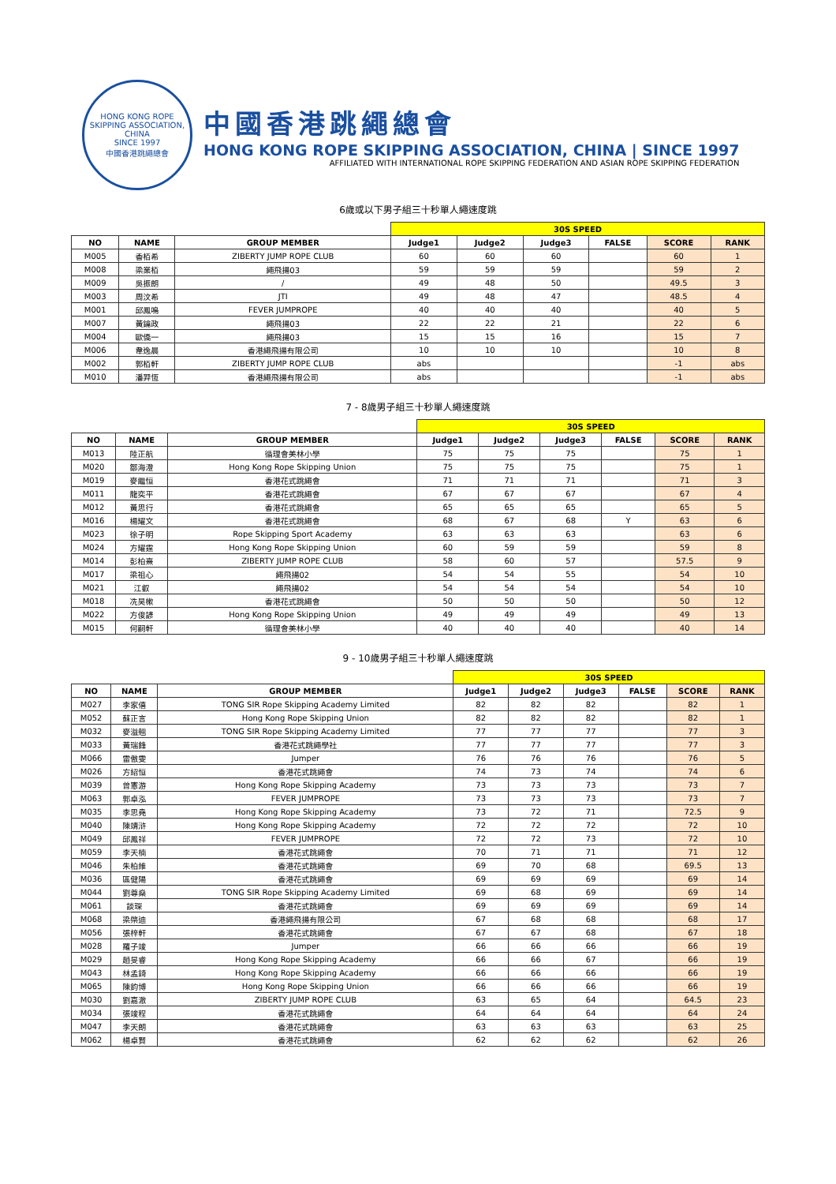HONG KONG ROPE SKIPPING ASSOCIATION, CHINA
SINCE 1997
中國香港跳繩總會
中國香港跳繩總會
HONG KONG ROPE SKIPPING ASSOCIATION, CHINA | SINCE 1997
AFFILIATED WITH INTERNATIONAL ROPE SKIPPING FEDERATION AND ASIAN ROPE SKIPPING FEDERATION
6歲或以下男子組三十秒單人繩速度跳
| | | | 30S SPEED | | | | | |
| NO | NAME | GROUP MEMBER | Judge1 | Judge2 | Judge3 | FALSE | SCORE | RANK |
| M005 | 香栢希 | ZIBERTY JUMP ROPE CLUB | 60 | 60 | 60 | | 60 | 1 |
| M008 | 梁業栢 | 繩飛揚03 | 59 | 59 | 59 | | 59 | 2 |
| M009 | 吳振朗 | / | 49 | 48 | 50 | | 49.5 | 3 |
| M003 | 周汶希 | JTI | 49 | 48 | 47 | | 48.5 | 4 |
| M001 | 邱鳳鳴 | FEVER JUMPROPE | 40 | 40 | 40 | | 40 | 5 |
| M007 | 黃鑰政 | 繩飛揚03 | 22 | 22 | 21 | | 22 | 6 |
| M004 | 歐僑一 | 繩飛揚03 | 15 | 15 | 16 | | 15 | 7 |
| M006 | 韋逸晨 | 香港繩飛揚有限公司 | 10 | 10 | 10 | | 10 | 8 |
| M002 | 郭栢軒 | ZIBERTY JUMP ROPE CLUB | abs | | | | -1 | abs |
| M010 | 潘羿恆 | 香港繩飛揚有限公司 | abs | | | | -1 | abs |
7 - 8歲男子組三十秒單人繩速度跳
| | | | 30S SPEED | | | | | |
| NO | NAME | GROUP MEMBER | Judge1 | Judge2 | Judge3 | FALSE | SCORE | RANK |
| M013 | 陸正航 | 循理會美林小學 | 75 | 75 | 75 | | 75 | 1 |
| M020 | 鄒海澄 | Hong Kong Rope Skipping Union | 75 | 75 | 75 | | 75 | 1 |
| M019 | 麥繼恒 | 香港花式跳繩會 | 71 | 71 | 71 | | 71 | 3 |
| M011 | 龍奕平 | 香港花式跳繩會 | 67 | 67 | 67 | | 67 | 4 |
| M012 | 黃思行 | 香港花式跳繩會 | 65 | 65 | 65 | | 65 | 5 |
| M016 | 楊耀文 | 香港花式跳繩會 | 68 | 67 | 68 | Y | 63 | 6 |
| M023 | 徐子明 | Rope Skipping Sport Academy | 63 | 63 | 63 | | 63 | 6 |
| M024 | 方耀霆 | Hong Kong Rope Skipping Union | 60 | 59 | 59 | | 59 | 8 |
| M014 | 彭柏熹 | ZIBERTY JUMP ROPE CLUB | 58 | 60 | 57 | | 57.5 | 9 |
| M017 | 梁祖心 | 繩飛揚02 | 54 | 54 | 55 | | 54 | 10 |
| M021 | 江叡 | 繩飛揚02 | 54 | 54 | 54 | | 54 | 10 |
| M018 | 冼昊樕 | 香港花式跳繩會 | 50 | 50 | 50 | | 50 | 12 |
| M022 | 方俊諺 | Hong Kong Rope Skipping Union | 49 | 49 | 49 | | 49 | 13 |
| M015 | 何嗣軒 | 循理會美林小學 | 40 | 40 | 40 | | 40 | 14 |
9 - 10歲男子組三十秒單人繩速度跳
| | | | 30S SPEED | | | | | |
| NO | NAME | GROUP MEMBER | Judge1 | Judge2 | Judge3 | FALSE | SCORE | RANK |
| M027 | 李家僖 | TONG SIR Rope Skipping Academy Limited | 82 | 82 | 82 | | 82 | 1 |
| M052 | 蘇正言 | Hong Kong Rope Skipping Union | 82 | 82 | 82 | | 82 | 1 |
| M032 | 麥溢翹 | TONG SIR Rope Skipping Academy Limited | 77 | 77 | 77 | | 77 | 3 |
| M033 | 黃瑞鋒 | 香港花式跳繩學社 | 77 | 77 | 77 | | 77 | 3 |
| M066 | 雷傲雯 | Jumper | 76 | 76 | 76 | | 76 | 5 |
| M026 | 方紹恒 | 香港花式跳繩會 | 74 | 73 | 74 | | 74 | 6 |
| M039 | 曾憲游 | Hong Kong Rope Skipping Academy | 73 | 73 | 73 | | 73 | 7 |
| M063 | 郭卓泓 | FEVER JUMPROPE | 73 | 73 | 73 | | 73 | 7 |
| M035 | 李思堯 | Hong Kong Rope Skipping Academy | 73 | 72 | 71 | | 72.5 | 9 |
| M040 | 陳靖浒 | Hong Kong Rope Skipping Academy | 72 | 72 | 72 | | 72 | 10 |
| M049 | 邱鳳祥 | FEVER JUMPROPE | 72 | 72 | 73 | | 72 | 10 |
| M059 | 李天楠 | 香港花式跳繩會 | 70 | 71 | 71 | | 71 | 12 |
| M046 | 朱柏維 | 香港花式跳繩會 | 69 | 70 | 68 | | 69.5 | 13 |
| M036 | 區健陽 | 香港花式跳繩會 | 69 | 69 | 69 | | 69 | 14 |
| M044 | 劉尊燊 | TONG SIR Rope Skipping Academy Limited | 69 | 68 | 69 | | 69 | 14 |
| M061 | 談琛 | 香港花式跳繩會 | 69 | 69 | 69 | | 69 | 14 |
| M068 | 梁棨迪 | 香港繩飛揚有限公司 | 67 | 68 | 68 | | 68 | 17 |
| M056 | 張梓軒 | 香港花式跳繩會 | 67 | 67 | 68 | | 67 | 18 |
| M028 | 羅子竣 | Jumper | 66 | 66 | 66 | | 66 | 19 |
| M029 | 趙旻睿 | Hong Kong Rope Skipping Academy | 66 | 66 | 67 | | 66 | 19 |
| M043 | 林孟錡 | Hong Kong Rope Skipping Academy | 66 | 66 | 66 | | 66 | 19 |
| M065 | 陳鈞博 | Hong Kong Rope Skipping Union | 66 | 66 | 66 | | 66 | 19 |
| M030 | 劉嘉澈 | ZIBERTY JUMP ROPE CLUB | 63 | 65 | 64 | | 64.5 | 23 |
| M034 | 張竣程 | 香港花式跳繩會 | 64 | 64 | 64 | | 64 | 24 |
| M047 | 李天朗 | 香港花式跳繩會 | 63 | 63 | 63 | | 63 | 25 |
| M062 | 楊卓賢 | 香港花式跳繩會 | 62 | 62 | 62 | | 62 | 26 |